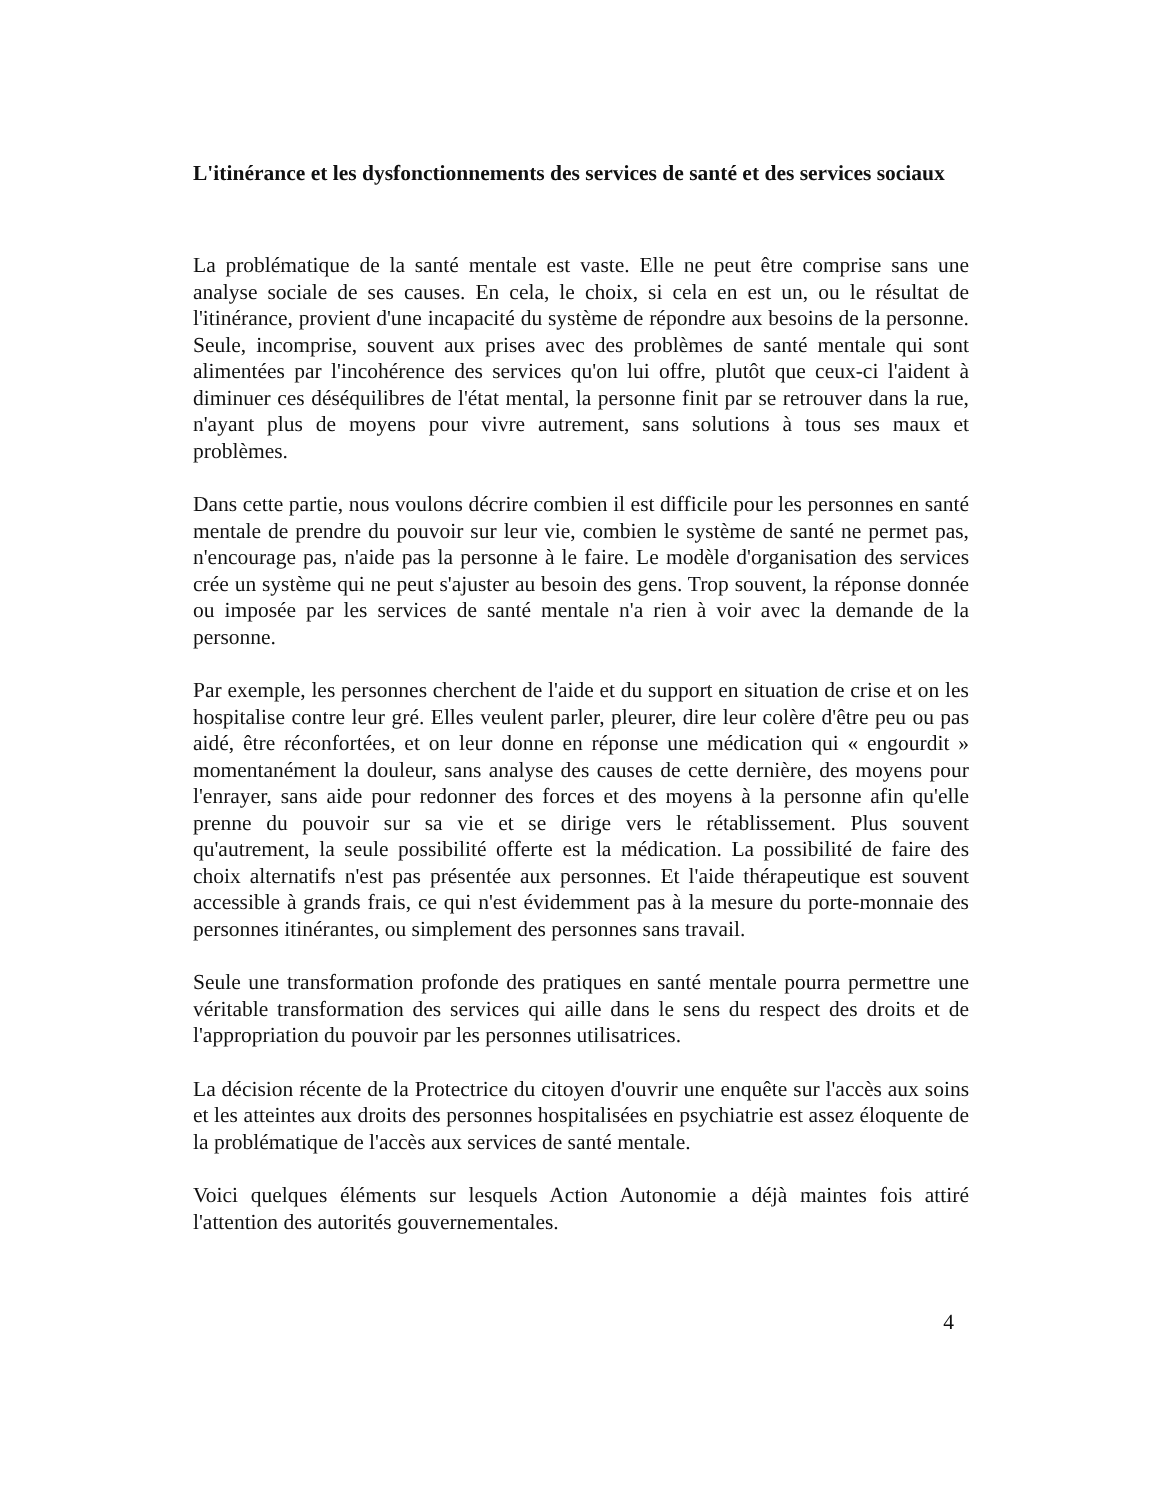L'itinérance et les dysfonctionnements des services de santé et des services sociaux
La problématique de la santé mentale est vaste. Elle ne peut être comprise sans une analyse sociale de ses causes. En cela, le choix, si cela en est un, ou le résultat de l'itinérance, provient d'une incapacité du système de répondre aux besoins de la personne. Seule, incomprise, souvent aux prises avec des problèmes de santé mentale qui sont alimentées par l'incohérence des services qu'on lui offre, plutôt que ceux-ci l'aident à diminuer ces déséquilibres de l'état mental, la personne finit par se retrouver dans la rue, n'ayant plus de moyens pour vivre autrement, sans solutions à tous ses maux et problèmes.
Dans cette partie, nous voulons décrire combien il est difficile pour les personnes en santé mentale de prendre du pouvoir sur leur vie, combien le système de santé ne permet pas, n'encourage pas, n'aide pas la personne à le faire. Le modèle d'organisation des services crée un système qui ne peut s'ajuster au besoin des gens. Trop souvent, la réponse donnée ou imposée par les services de santé mentale n'a rien à voir avec la demande de la personne.
Par exemple, les personnes cherchent de l'aide et du support en situation de crise et on les hospitalise contre leur gré. Elles veulent parler, pleurer, dire leur colère d'être peu ou pas aidé, être réconfortées, et on leur donne en réponse une médication qui « engourdit » momentanément la douleur, sans analyse des causes de cette dernière, des moyens pour l'enrayer, sans aide pour redonner des forces et des moyens à la personne afin qu'elle prenne du pouvoir sur sa vie et se dirige vers le rétablissement. Plus souvent qu'autrement, la seule possibilité offerte est la médication. La possibilité de faire des choix alternatifs n'est pas présentée aux personnes. Et l'aide thérapeutique est souvent accessible à grands frais, ce qui n'est évidemment pas à la mesure du porte-monnaie des personnes itinérantes, ou simplement des personnes sans travail.
Seule une transformation profonde des pratiques en santé mentale pourra permettre une véritable transformation des services qui aille dans le sens du respect des droits et de l'appropriation du pouvoir par les personnes utilisatrices.
La décision récente de la Protectrice du citoyen d'ouvrir une enquête sur l'accès aux soins et les atteintes aux droits des personnes hospitalisées en psychiatrie est assez éloquente de la problématique de l'accès aux services de santé mentale.
Voici quelques éléments sur lesquels Action Autonomie a déjà maintes fois attiré l'attention des autorités gouvernementales.
4